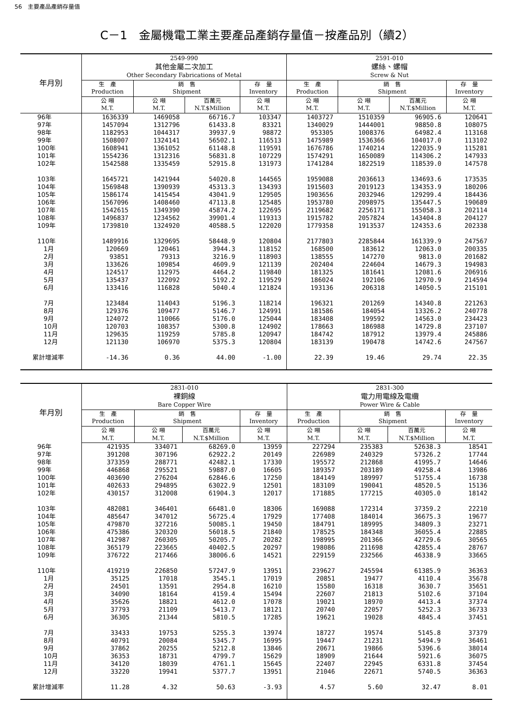56　主要產品產銷存量值
C－1　金屬機電工業主要產品產銷存量值－按產品別（續2）
| 年月別 | 2549-990 其他金屬二次加工 Other Secondary Fabrications of Metal | | | | 2591-010 螺絲、螺帽 Screw & Nut | | | |
| --- | --- | --- | --- | --- | --- | --- | --- | --- |
| | 生 產 Production | 銷 售 Shipment | | 存 量 Inventory | 生 產 Production | 銷 售 Shipment | | 存 量 Inventory |
| | 公 噸 M.T. | 公 噸 M.T. | 百萬元 N.T.$Million | 公 噸 M.T. | 公 噸 M.T. | 公 噸 M.T. | 百萬元 N.T.$Million | 公 噸 M.T. |
| 96年 | 1636339 | 1469058 | 66716.7 | 103347 | 1403727 | 1510359 | 96905.6 | 120641 |
| 97年 | 1457094 | 1312796 | 61433.8 | 83321 | 1340029 | 1444001 | 98850.8 | 108075 |
| 98年 | 1182953 | 1044317 | 39937.9 | 98872 | 953305 | 1008376 | 64982.4 | 113168 |
| 99年 | 1508007 | 1324141 | 56502.1 | 116513 | 1475989 | 1536366 | 104017.0 | 113102 |
| 100年 | 1608941 | 1361052 | 61148.8 | 119591 | 1676786 | 1740214 | 122035.9 | 115281 |
| 101年 | 1554236 | 1312316 | 56831.8 | 107229 | 1574291 | 1650089 | 114306.2 | 147933 |
| 102年 | 1542588 | 1335459 | 52915.8 | 131973 | 1741284 | 1822519 | 118539.0 | 147578 |
| 103年 | 1645721 | 1421944 | 54020.8 | 144565 | 1959088 | 2036613 | 134693.6 | 173535 |
| 104年 | 1569848 | 1390939 | 45313.3 | 134393 | 1915603 | 2019123 | 134353.9 | 180206 |
| 105年 | 1586174 | 1415454 | 43041.9 | 129505 | 1903656 | 2032946 | 129299.4 | 184436 |
| 106年 | 1567096 | 1408460 | 47113.8 | 125485 | 1953780 | 2098975 | 135447.5 | 190689 |
| 107年 | 1542615 | 1349390 | 45874.2 | 122695 | 2119682 | 2256171 | 155058.3 | 202114 |
| 108年 | 1496837 | 1234562 | 39901.4 | 119313 | 1915782 | 2057824 | 143404.8 | 204127 |
| 109年 | 1739810 | 1324920 | 40588.5 | 122020 | 1779358 | 1913537 | 124353.6 | 202338 |
| 110年 | 1489916 | 1329695 | 58448.9 | 120804 | 2177803 | 2285844 | 161339.9 | 247567 |
| 1月 | 120669 | 120461 | 3944.3 | 118152 | 168500 | 183612 | 12063.0 | 200335 |
| 2月 | 93851 | 79313 | 3216.9 | 118903 | 138555 | 147270 | 9813.0 | 201682 |
| 3月 | 133626 | 109854 | 4609.9 | 121139 | 202404 | 224604 | 14679.3 | 194983 |
| 4月 | 124517 | 112975 | 4464.2 | 119840 | 181325 | 181641 | 12081.6 | 206916 |
| 5月 | 135437 | 122092 | 5192.2 | 119529 | 186024 | 192106 | 12970.9 | 214594 |
| 6月 | 133416 | 116828 | 5040.4 | 121824 | 193136 | 206318 | 14050.5 | 215101 |
| 7月 | 123484 | 114043 | 5196.3 | 118214 | 196321 | 201269 | 14340.8 | 221263 |
| 8月 | 129376 | 109477 | 5146.7 | 124991 | 181586 | 184054 | 13326.2 | 240778 |
| 9月 | 124072 | 110066 | 5176.0 | 125044 | 183408 | 199592 | 14563.0 | 234423 |
| 10月 | 120703 | 108357 | 5300.8 | 124902 | 178663 | 186988 | 14729.8 | 237107 |
| 11月 | 129635 | 119259 | 5785.8 | 120947 | 184742 | 187912 | 13979.4 | 245886 |
| 12月 | 121130 | 106970 | 5375.3 | 120804 | 183139 | 190478 | 14742.6 | 247567 |
| 累計增減率 | -14.36 | 0.36 | 44.00 | -1.00 | 22.39 | 19.46 | 29.74 | 22.35 |
| 年月別 | 2831-010 裸銅線 Bare Copper Wire | | | | 2831-300 電力用電線及電纜 Power Wire & Cable | | | |
| --- | --- | --- | --- | --- | --- | --- | --- | --- |
| | 生 產 Production | 銷 售 Shipment | | 存 量 Inventory | 生 產 Production | 銷 售 Shipment | | 存 量 Inventory |
| | 公 噸 M.T. | 公 噸 M.T. | 百萬元 N.T.$Million | 公 噸 M.T. | 公 噸 M.T. | 公 噸 M.T. | 百萬元 N.T.$Million | 公 噸 M.T. |
| 96年 | 421935 | 334071 | 68269.0 | 13959 | 227294 | 235383 | 52638.3 | 18541 |
| 97年 | 391208 | 307196 | 62922.2 | 20149 | 226989 | 240329 | 57326.2 | 17744 |
| 98年 | 373359 | 288771 | 42482.1 | 17330 | 195572 | 212868 | 41995.7 | 14646 |
| 99年 | 446868 | 295521 | 59887.0 | 16605 | 189357 | 203189 | 49258.4 | 13986 |
| 100年 | 403690 | 276204 | 62846.6 | 17250 | 184149 | 189997 | 51755.4 | 16738 |
| 101年 | 402633 | 294895 | 63022.9 | 12501 | 183109 | 190041 | 48520.5 | 15136 |
| 102年 | 430157 | 312008 | 61904.3 | 12017 | 171885 | 177215 | 40305.0 | 18142 |
| 103年 | 482081 | 346401 | 66481.0 | 18306 | 169088 | 172314 | 37359.2 | 22210 |
| 104年 | 485647 | 347012 | 56725.4 | 17929 | 177408 | 184014 | 36675.3 | 19677 |
| 105年 | 479870 | 327216 | 50085.1 | 19450 | 184791 | 189995 | 34809.3 | 23271 |
| 106年 | 475386 | 320320 | 56018.5 | 21840 | 178525 | 184348 | 36055.4 | 22885 |
| 107年 | 412987 | 260305 | 50205.7 | 20282 | 198995 | 201366 | 42729.6 | 30565 |
| 108年 | 365179 | 223665 | 40402.5 | 20297 | 198086 | 211698 | 42855.4 | 28767 |
| 109年 | 376722 | 217466 | 38006.6 | 14521 | 229159 | 232566 | 46338.9 | 33665 |
| 110年 | 419219 | 226850 | 57247.9 | 13951 | 239627 | 245594 | 61385.9 | 36363 |
| 1月 | 35125 | 17018 | 3545.1 | 17019 | 20851 | 19477 | 4110.4 | 35678 |
| 2月 | 24501 | 13591 | 2954.8 | 16210 | 15580 | 16318 | 3630.7 | 35651 |
| 3月 | 34090 | 18164 | 4159.4 | 15494 | 22607 | 21813 | 5102.6 | 37104 |
| 4月 | 35626 | 18821 | 4612.0 | 17078 | 19021 | 18970 | 4413.4 | 37374 |
| 5月 | 37793 | 21109 | 5413.7 | 18121 | 20740 | 22057 | 5252.3 | 36733 |
| 6月 | 36305 | 21344 | 5810.5 | 17285 | 19621 | 19028 | 4845.4 | 37451 |
| 7月 | 33433 | 19753 | 5255.3 | 13974 | 18727 | 19574 | 5145.8 | 37379 |
| 8月 | 40791 | 20084 | 5345.7 | 16995 | 19447 | 21231 | 5494.9 | 36461 |
| 9月 | 37862 | 20255 | 5212.8 | 13846 | 20671 | 19866 | 5396.6 | 38014 |
| 10月 | 36353 | 18731 | 4799.7 | 15629 | 18909 | 21644 | 5921.6 | 36075 |
| 11月 | 34120 | 18039 | 4761.1 | 15645 | 22407 | 22945 | 6331.8 | 37454 |
| 12月 | 33220 | 19941 | 5377.7 | 13951 | 21046 | 22671 | 5740.5 | 36363 |
| 累計增減率 | 11.28 | 4.32 | 50.63 | -3.93 | 4.57 | 5.60 | 32.47 | 8.01 |